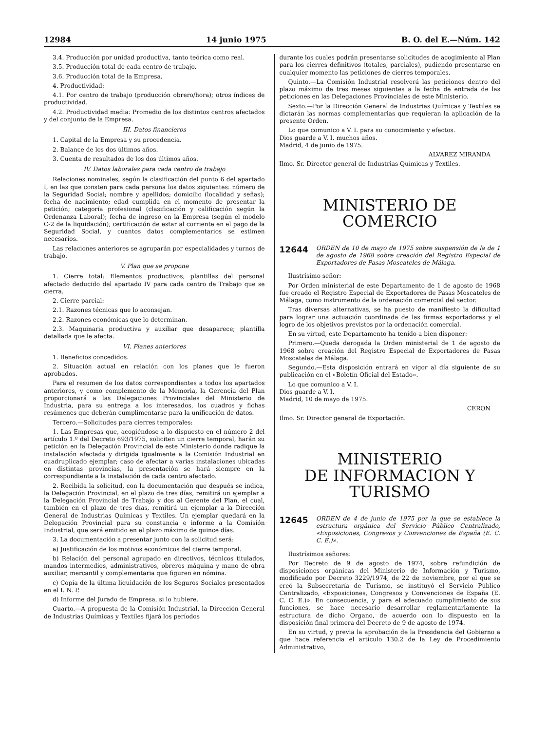12984 14 junio 1975 B. O. del E.—Núm. 142
3.4. Producción por unidad productiva, tanto teórica como real.
3.5. Producción total de cada centro de trabajo.
3.6. Producción total de la Empresa.
4. Productividad:
4.1. Por centro de trabajo (producción obrero/hora); otros índices de productividad.
4.2. Productividad media: Promedio de los distintos centros afectados y del conjunto de la Empresa.
III. Datos financieros
1. Capital de la Empresa y su procedencia.
2. Balance de los dos últimos años.
3. Cuenta de resultados de los dos últimos años.
IV. Datos laborales para cada centro de trabajo
Relaciones nominales, según la clasificación del punto 6 del apartado I, en las que consten para cada persona los datos siguientes: número de la Seguridad Social; nombre y apellidos; domicilio (localidad y señas); fecha de nacimiento; edad cumplida en el momento de presentar la petición; categoría profesional (clasificación y calificación según la Ordenanza Laboral); fecha de ingreso en la Empresa (según el modelo C-2 de la liquidación); certificación de estar al corriente en el pago de la Seguridad Social, y cuantos datos complementarios se estimen necesarios.
Las relaciones anteriores se agruparán por especialidades y turnos de trabajo.
V. Plan que se propone
1. Cierre total: Elementos productivos; plantillas del personal afectado deducido del apartado IV para cada centro de Trabajo que se cierra.
2. Cierre parcial:
2.1. Razones técnicas que lo aconsejan.
2.2. Razones económicas que lo determinan.
2.3. Maquinaria productiva y auxiliar que desaparece; plantilla detallada que le afecta.
VI. Planes anteriores
1. Beneficios concedidos.
2. Situación actual en relación con los planes que le fueron aprobados.
Para el resumen de los datos correspondientes a todos los apartados anteriores, y como complemento de la Memoria, la Gerencia del Plan proporcionará a las Delegaciones Provinciales del Ministerio de Industria, para su entrega a los interesados, los cuadros y fichas resúmenes que deberán cumplimentarse para la unificación de datos.
Tercero.—Solicitudes para cierres temporales:
1. Las Empresas que, acogiéndose a lo dispuesto en el número 2 del artículo 1.º del Decreto 693/1975, soliciten un cierre temporal, harán su petición en la Delegación Provincial de este Ministerio donde radique la instalación afectada y dirigida igualmente a la Comisión Industrial en cuadruplicado ejemplar; caso de afectar a varias instalaciones ubicadas en distintas provincias, la presentación se hará siempre en la correspondiente a la instalación de cada centro afectado.
2. Recibida la solicitud, con la documentación que después se indica, la Delegación Provincial, en el plazo de tres días, remitirá un ejemplar a la Delegación Provincial de Trabajo y dos al Gerente del Plan, el cual, también en el plazo de tres días, remitirá un ejemplar a la Dirección General de Industrias Químicas y Textiles. Un ejemplar quedará en la Delegación Provincial para su constancia e informe a la Comisión Industrial, que será emitido en el plazo máximo de quince días.
3. La documentación a presentar junto con la solicitud será:
a) Justificación de los motivos económicos del cierre temporal.
b) Relación del personal agrupado en directivos, técnicos titulados, mandos intermedios, administrativos, obreros máquina y mano de obra auxiliar, mercantil y complementaria que figuren en nómina.
c) Copia de la última liquidación de los Seguros Sociales presentados en el I. N. P.
d) Informe del Jurado de Empresa, si lo hubiere.
Cuarto.—A propuesta de la Comisión Industrial, la Dirección General de Industrias Químicas y Textiles fijará los períodos
durante los cuales podrán presentarse solicitudes de acogimiento al Plan para los cierres definitivos (totales, parciales), pudiendo presentarse en cualquier momento las peticiones de cierres temporales.
Quinto.—La Comisión Industrial resolverá las peticiones dentro del plazo máximo de tres meses siguientes a la fecha de entrada de las peticiones en las Delegaciones Provinciales de este Ministerio.
Sexto.—Por la Dirección General de Industrias Químicas y Textiles se dictarán las normas complementarias que requieran la aplicación de la presente Orden.
Lo que comunico a V. I. para su conocimiento y efectos.
Dios guarde a V. I. muchos años.
Madrid, 4 de junio de 1975.
ALVAREZ MIRANDA
Ilmo. Sr. Director general de Industrias Químicas y Textiles.
MINISTERIO DE COMERCIO
12644 ORDEN de 10 de mayo de 1975 sobre suspensión de la de 1 de agosto de 1968 sobre creación del Registro Especial de Exportadores de Pasas Moscateles de Málaga.
Ilustrísimo señor:
Por Orden ministerial de este Departamento de 1 de agosto de 1968 fue creado el Registro Especial de Exportadores de Pasas Moscateles de Málaga, como instrumento de la ordenación comercial del sector.
Tras diversas alternativas, se ha puesto de manifiesto la dificultad para lograr una actuación coordinada de las firmas exportadoras y el logro de los objetivos previstos por la ordenación comercial.
En su virtud, este Departamento ha tenido a bien disponer:
Primero.—Queda derogada la Orden ministerial de 1 de agosto de 1968 sobre creación del Registro Especial de Exportadores de Pasas Moscateles de Málaga.
Segundo.—Esta disposición entrará en vigor al día siguiente de su publicación en el «Boletín Oficial del Estado».
Lo que comunico a V. I.
Dios guarde a V. I.
Madrid, 10 de mayo de 1975.
CERON
Ilmo. Sr. Director general de Exportación.
MINISTERIO
DE INFORMACION Y TURISMO
12645 ORDEN de 4 de junio de 1975 por la que se establece la estructura orgánica del Servicio Público Centralizado, «Exposiciones, Congresos y Convenciones de España (E. C. C. E.)».
Ilustrísimos señores:
Por Decreto de 9 de agosto de 1974, sobre refundición de disposiciones orgánicas del Ministerio de Información y Turismo, modificado por Decreto 3229/1974, de 22 de noviembre, por el que se creó la Subsecretaría de Turismo, se instituyó el Servicio Público Centralizado, «Exposiciones, Congresos y Convenciones de España (E. C. C. E.)». En consecuencia, y para el adecuado cumplimiento de sus funciones, se hace necesario desarrollar reglamentariamente la estructura de dicho Organo, de acuerdo con lo dispuesto en la disposición final primera del Decreto de 9 de agosto de 1974.
En su virtud, y previa la aprobación de la Presidencia del Gobierno a que hace referencia el artículo 130.2 de la Ley de Procedimiento Administrativo,